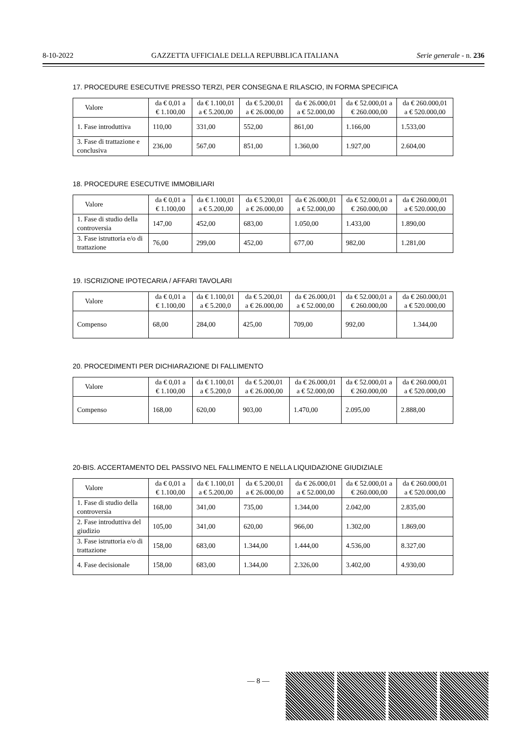8-10-2022 GAZZETTA UFFICIALE DELLA REPUBBLICA ITALIANA Serie generale - n. 236
17. PROCEDURE ESECUTIVE PRESSO TERZI, PER CONSEGNA E RILASCIO, IN FORMA SPECIFICA
| Valore | da € 0,01 a € 1.100,00 | da € 1.100,01 a € 5.200,00 | da € 5.200,01 a € 26.000,00 | da € 26.000,01 a € 52.000,00 | da € 52.000,01 a € 260.000,00 | da € 260.000,01 a € 520.000,00 |
| --- | --- | --- | --- | --- | --- | --- |
| 1. Fase introduttiva | 110,00 | 331,00 | 552,00 | 861,00 | 1.166,00 | 1.533,00 |
| 3. Fase di trattazione e conclusiva | 236,00 | 567,00 | 851,00 | 1.360,00 | 1.927,00 | 2.604,00 |
18. PROCEDURE ESECUTIVE IMMOBILIARI
| Valore | da € 0,01 a € 1.100,00 | da € 1.100,01 a € 5.200,00 | da € 5.200,01 a € 26.000,00 | da € 26.000,01 a € 52.000,00 | da € 52.000,01 a € 260.000,00 | da € 260.000,01 a € 520.000,00 |
| --- | --- | --- | --- | --- | --- | --- |
| 1. Fase di studio della controversia | 147,00 | 452,00 | 683,00 | 1.050,00 | 1.433,00 | 1.890,00 |
| 3. Fase istruttoria e/o di trattazione | 76,00 | 299,00 | 452,00 | 677,00 | 982,00 | 1.281,00 |
19. ISCRIZIONE IPOTECARIA / AFFARI TAVOLARI
| Valore | da € 0,01 a € 1.100,00 | da € 1.100,01 a € 5.200,0 | da € 5.200,01 a € 26.000,00 | da € 26.000,01 a € 52.000,00 | da € 52.000,01 a € 260.000,00 | da € 260.000,01 a € 520.000,00 |
| --- | --- | --- | --- | --- | --- | --- |
| Compenso | 68,00 | 284,00 | 425,00 | 709,00 | 992,00 | 1.344,00 |
20. PROCEDIMENTI PER DICHIARAZIONE DI FALLIMENTO
| Valore | da € 0,01 a € 1.100,00 | da € 1.100,01 a € 5.200,0 | da € 5.200,01 a € 26.000,00 | da € 26.000,01 a € 52.000,00 | da € 52.000,01 a € 260.000,00 | da € 260.000,01 a € 520.000,00 |
| --- | --- | --- | --- | --- | --- | --- |
| Compenso | 168,00 | 620,00 | 903,00 | 1.470,00 | 2.095,00 | 2.888,00 |
20-BIS. ACCERTAMENTO DEL PASSIVO NEL FALLIMENTO E NELLA LIQUIDAZIONE GIUDIZIALE
| Valore | da € 0,01 a € 1.100,00 | da € 1.100,01 a € 5.200,00 | da € 5.200,01 a € 26.000,00 | da € 26.000,01 a € 52.000,00 | da € 52.000,01 a € 260.000,00 | da € 260.000,01 a € 520.000,00 |
| --- | --- | --- | --- | --- | --- | --- |
| 1. Fase di studio della controversia | 168,00 | 341,00 | 735,00 | 1.344,00 | 2.042,00 | 2.835,00 |
| 2. Fase introduttiva del giudizio | 105,00 | 341,00 | 620,00 | 966,00 | 1.302,00 | 1.869,00 |
| 3. Fase istruttoria e/o di trattazione | 158,00 | 683,00 | 1.344,00 | 1.444,00 | 4.536,00 | 8.327,00 |
| 4. Fase decisionale | 158,00 | 683,00 | 1.344,00 | 2.326,00 | 3.402,00 | 4.930,00 |
— 8 —